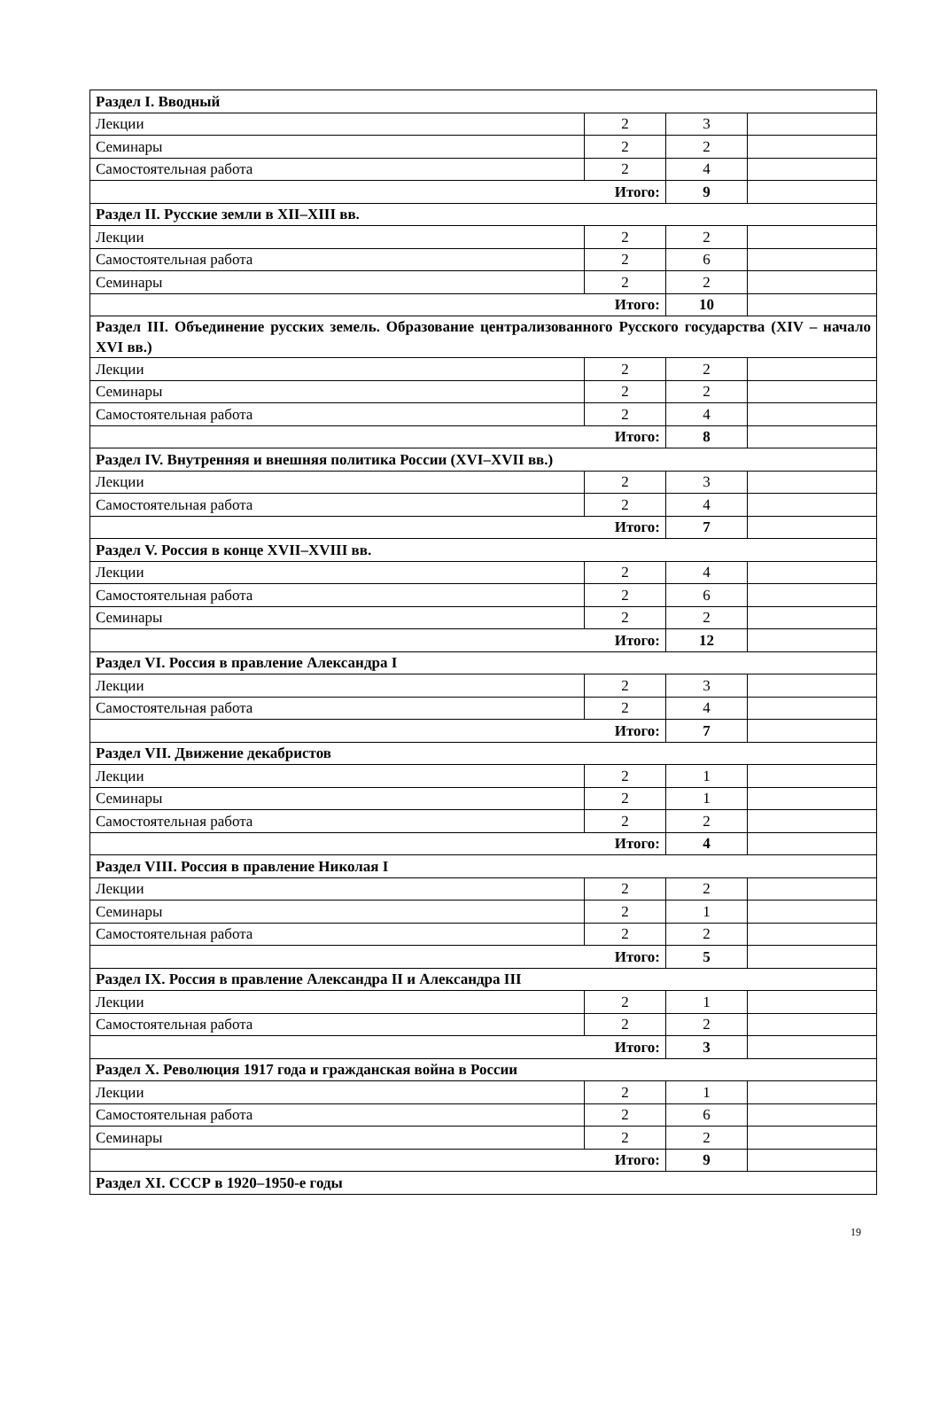| Раздел I. Вводный | | | |
| Лекции | 2 | 3 | |
| Семинары | 2 | 2 | |
| Самостоятельная работа | 2 | 4 | |
| Итого: | | 9 | |
| Раздел II. Русские земли в XII–XIII вв. | | | |
| Лекции | 2 | 2 | |
| Самостоятельная работа | 2 | 6 | |
| Семинары | 2 | 2 | |
| Итого: | | 10 | |
| Раздел III. Объединение русских земель. Образование централизованного Русского государства (XIV – начало XVI вв.) | | | |
| Лекции | 2 | 2 | |
| Семинары | 2 | 2 | |
| Самостоятельная работа | 2 | 4 | |
| Итого: | | 8 | |
| Раздел IV. Внутренняя и внешняя политика России (XVI–XVII вв.) | | | |
| Лекции | 2 | 3 | |
| Самостоятельная работа | 2 | 4 | |
| Итого: | | 7 | |
| Раздел V. Россия в конце XVII–XVIII вв. | | | |
| Лекции | 2 | 4 | |
| Самостоятельная работа | 2 | 6 | |
| Семинары | 2 | 2 | |
| Итого: | | 12 | |
| Раздел VI. Россия в правление Александра I | | | |
| Лекции | 2 | 3 | |
| Самостоятельная работа | 2 | 4 | |
| Итого: | | 7 | |
| Раздел VII. Движение декабристов | | | |
| Лекции | 2 | 1 | |
| Семинары | 2 | 1 | |
| Самостоятельная работа | 2 | 2 | |
| Итого: | | 4 | |
| Раздел VIII. Россия в правление Николая I | | | |
| Лекции | 2 | 2 | |
| Семинары | 2 | 1 | |
| Самостоятельная работа | 2 | 2 | |
| Итого: | | 5 | |
| Раздел IX. Россия в правление Александра II и Александра III | | | |
| Лекции | 2 | 1 | |
| Самостоятельная работа | 2 | 2 | |
| Итого: | | 3 | |
| Раздел X. Революция 1917 года и гражданская война в России | | | |
| Лекции | 2 | 1 | |
| Самостоятельная работа | 2 | 6 | |
| Семинары | 2 | 2 | |
| Итого: | | 9 | |
| Раздел XI. СССР в 1920–1950-е годы | | | |
19